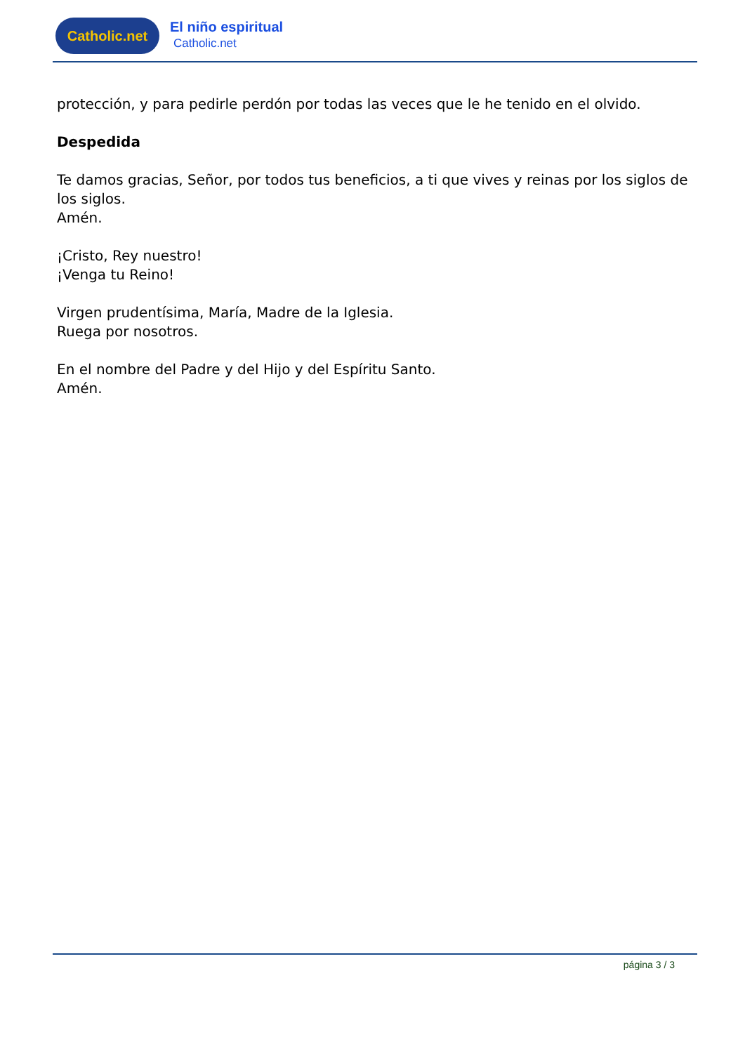Catholic.net
El niño espiritual
Catholic.net
protección, y para pedirle perdón por todas las veces que le he tenido en el olvido.
Despedida
Te damos gracias, Señor, por todos tus beneficios, a ti que vives y reinas por los siglos de los siglos.
Amén.
¡Cristo, Rey nuestro!
¡Venga tu Reino!
Virgen prudentísima, María, Madre de la Iglesia.
Ruega por nosotros.
En el nombre del Padre y del Hijo y del Espíritu Santo.
Amén.
página 3 / 3